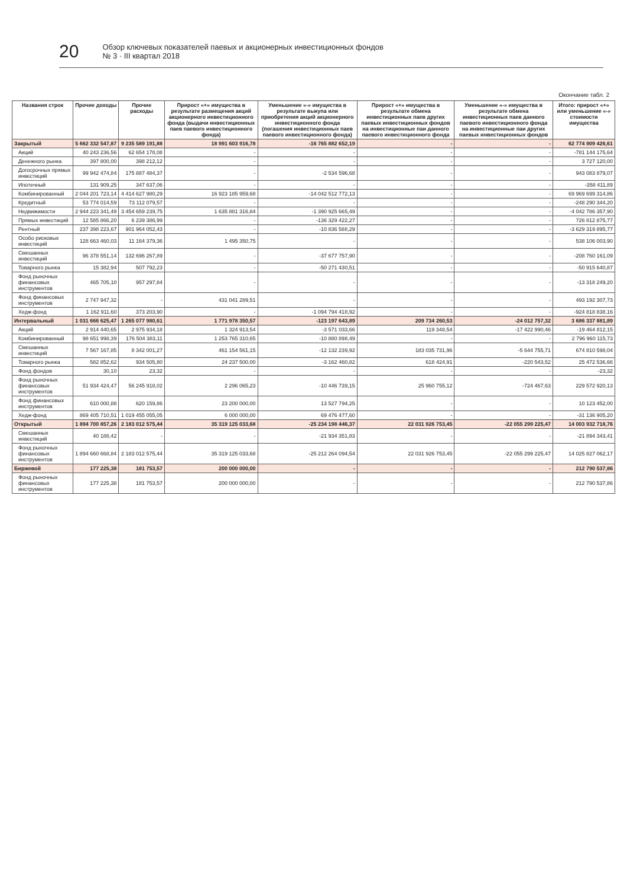20
Обзор ключевых показателей паевых и акционерных инвестиционных фондов
№ 3 · III квартал 2018
Окончание табл. 2
| Названия строк | Прочие доходы | Прочие расходы | Прирост «+» имущества в результате размещения акций акционерного инвестиционного фонда (выдачи инвестиционных паев паевого инвестиционного фонда) | Уменьшение «-» имущества в результате выкупа или приобретения акций акционерного инвестиционного фонда (погашения инвестиционных паев паевого инвестиционного фонда) | Прирост «+» имущества в результате обмена инвестиционных паев других паевых инвестиционных фондов на инвестиционные паи данного паевого инвестиционного фонда | Уменьшение «-» имущества в результате обмена инвестиционных паев данного паевого инвестиционного фонда на инвестиционные паи других паевых инвестиционных фондов | Итого: прирост «+» или уменьшение «-» стоимости имущества |
| --- | --- | --- | --- | --- | --- | --- | --- |
| Закрытый | 5 662 332 547,87 | 9 235 589 191,88 | 18 991 603 916,78 | -16 765 882 652,19 | - | - | 62 774 909 426,61 |
| Акций | 40 243 236,56 | 62 654 178,08 | - | - | - | - | -781 144 175,64 |
| Денежного рынка | 397 800,00 | 398 212,12 | - | - | - | - | 3 727 120,00 |
| Догосрочных прямых инвестиций | 99 942 474,84 | 175 887 484,37 | - | -2 534 596,68 | - | - | 943 083 879,07 |
| Ипотечный | 131 909,25 | 347 637,06 | - | - | - | - | -358 411,89 |
| Комбинированный | 2 044 201 723,14 | 4 414 627 980,29 | 16 923 185 959,68 | -14 042 512 772,13 | - | - | 69 969 699 314,86 |
| Кредитный | 53 774 014,59 | 73 112 079,57 | - | - | - | - | -248 290 344,20 |
| Недвижимости | 2 944 223 341,49 | 3 454 659 239,75 | 1 635 881 316,84 | -1 390 925 665,49 | - | - | -4 042 786 357,90 |
| Прямых инвестиций | 12 585 866,20 | 6 239 386,99 | - | -136 329 422,27 | - | - | 726 812 875,77 |
| Рентный | 237 398 223,67 | 901 964 052,43 | - | -10 836 588,29 | - | - | -3 629 319 895,77 |
| Особо рисковых инвестиций | 128 663 460,03 | 11 164 379,36 | 1 495 350,75 | - | - | - | 538 106 003,90 |
| Смешанных инвестиций | 96 378 551,14 | 132 696 267,89 | - | -37 677 757,90 | - | - | -208 760 161,09 |
| Товарного рынка | 15 382,94 | 507 792,23 | - | -50 271 430,51 | - | - | -50 915 640,87 |
| Фонд рыночных финансовых инструментов | 465 705,10 | 957 297,84 | - | - | - | - | -13 318 249,20 |
| Фонд финансовых инструментов | 2 747 947,32 | - | 431 041 289,51 | - | - | - | 493 192 307,73 |
| Хедж-фонд | 1 162 911,60 | 373 203,90 | - | -1 094 794 418,92 | - | - | -924 818 838,16 |
| Интервальный | 1 031 666 625,47 | 1 265 077 980,61 | 1 771 978 350,57 | -123 197 643,89 | 209 734 260,53 | -24 012 757,32 | 3 686 337 881,89 |
| Акций | 2 914 440,65 | 2 975 934,18 | 1 324 913,54 | -3 571 033,66 | 119 348,54 | -17 422 990,46 | -19 464 812,15 |
| Комбинированный | 98 651 998,39 | 176 504 383,11 | 1 253 765 310,65 | -10 880 898,49 | - | - | 2 796 960 115,73 |
| Смешанных инвестиций | 7 567 167,85 | 8 342 001,27 | 461 154 561,15 | -12 132 239,92 | 183 035 731,96 | -5 644 755,71 | 674 810 598,04 |
| Товарного рынка | 582 852,62 | 934 505,80 | 24 237 500,00 | -3 162 460,82 | 618 424,91 | -220 543,52 | 25 472 536,66 |
| Фонд фондов | 30,10 | 23,32 | - | - | - | - | -23,32 |
| Фонд рыночных финансовых инструментов | 51 934 424,47 | 56 245 918,02 | 2 296 065,23 | -10 446 739,15 | 25 960 755,12 | -724 467,63 | 229 572 920,13 |
| Фонд финансовых инструментов | 610 000,88 | 620 159,86 | 23 200 000,00 | 13 527 794,25 | - | - | 10 123 452,00 |
| Хедж-фонд | 869 405 710,51 | 1 019 455 055,05 | 6 000 000,00 | 69 476 477,60 | - | - | -31 136 905,20 |
| Открытый | 1 894 700 857,26 | 2 183 012 575,44 | 35 319 125 033,68 | -25 234 198 446,37 | 22 031 926 753,45 | -22 055 299 225,47 | 14 003 932 718,76 |
| Смешанных инвестиций | 40 188,42 | - | - | -21 934 351,83 | - | - | -21 894 343,41 |
| Фонд рыночных финансовых инструментов | 1 894 660 668,84 | 2 183 012 575,44 | 35 319 125 033,68 | -25 212 264 094,54 | 22 031 926 753,45 | -22 055 299 225,47 | 14 025 827 062,17 |
| Биржевой | 177 225,38 | 181 753,57 | 200 000 000,00 | - | - | - | 212 790 537,86 |
| Фонд рыночных финансовых инструментов | 177 225,38 | 181 753,57 | 200 000 000,00 | - | - | - | 212 790 537,86 |